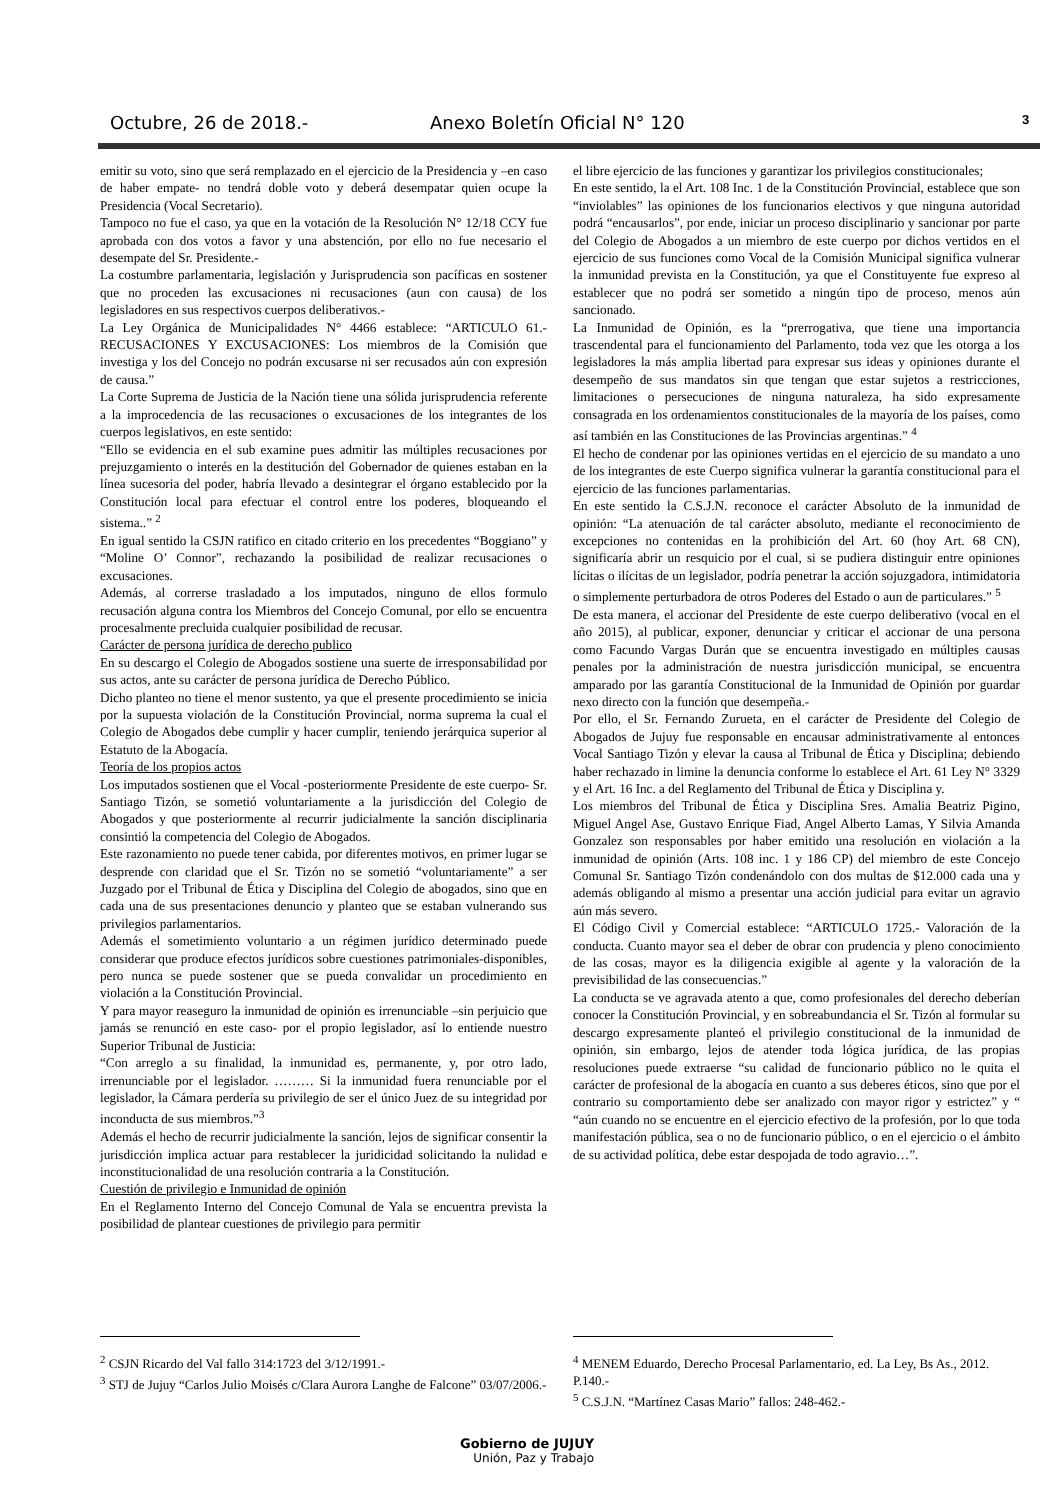Octubre, 26 de 2018.- Anexo Boletín Oficial N° 120 3
emitir su voto, sino que será remplazado en el ejercicio de la Presidencia y –en caso de haber empate- no tendrá doble voto y deberá desempatar quien ocupe la Presidencia (Vocal Secretario).
Tampoco no fue el caso, ya que en la votación de la Resolución N° 12/18 CCY fue aprobada con dos votos a favor y una abstención, por ello no fue necesario el desempate del Sr. Presidente.-
La costumbre parlamentaria, legislación y Jurisprudencia son pacíficas en sostener que no proceden las excusaciones ni recusaciones (aun con causa) de los legisladores en sus respectivos cuerpos deliberativos.-
La Ley Orgánica de Municipalidades N° 4466 establece: “ARTICULO 61.- RECUSACIONES Y EXCUSACIONES: Los miembros de la Comisión que investiga y los del Concejo no podrán excusarse ni ser recusados aún con expresión de causa.”
La Corte Suprema de Justicia de la Nación tiene una sólida jurisprudencia referente a la improcedencia de las recusaciones o excusaciones de los integrantes de los cuerpos legislativos, en este sentido:
“Ello se evidencia en el sub examine pues admitir las múltiples recusaciones por prejuzgamiento o interés en la destitución del Gobernador de quienes estaban en la línea sucesoria del poder, habría llevado a desintegrar el órgano establecido por la Constitución local para efectuar el control entre los poderes, bloqueando el sistema..” <sup>2</sup>
En igual sentido la CSJN ratifico en citado criterio en los precedentes “Boggiano” y “Moline O’ Connor”, rechazando la posibilidad de realizar recusaciones o excusaciones.
Además, al correrse trasladado a los imputados, ninguno de ellos formulo recusación alguna contra los Miembros del Concejo Comunal, por ello se encuentra procesalmente precluida cualquier posibilidad de recusar.
Carácter de persona jurídica de derecho publico
En su descargo el Colegio de Abogados sostiene una suerte de irresponsabilidad por sus actos, ante su carácter de persona jurídica de Derecho Público.
Dicho planteo no tiene el menor sustento, ya que el presente procedimiento se inicia por la supuesta violación de la Constitución Provincial, norma suprema la cual el Colegio de Abogados debe cumplir y hacer cumplir, teniendo jerárquica superior al Estatuto de la Abogacía.
Teoría de los propios actos
Los imputados sostienen que el Vocal -posteriormente Presidente de este cuerpo- Sr. Santiago Tizón, se sometió voluntariamente a la jurisdicción del Colegio de Abogados y que posteriormente al recurrir judicialmente la sanción disciplinaria consintió la competencia del Colegio de Abogados.
Este razonamiento no puede tener cabida, por diferentes motivos, en primer lugar se desprende con claridad que el Sr. Tizón no se sometió “voluntariamente” a ser Juzgado por el Tribunal de Ética y Disciplina del Colegio de abogados, sino que en cada una de sus presentaciones denuncio y planteo que se estaban vulnerando sus privilegios parlamentarios.
Además el sometimiento voluntario a un régimen jurídico determinado puede considerar que produce efectos jurídicos sobre cuestiones patrimoniales-disponibles, pero nunca se puede sostener que se pueda convalidar un procedimiento en violación a la Constitución Provincial.
Y para mayor reaseguro la inmunidad de opinión es irrenunciable –sin perjuicio que jamás se renunció en este caso- por el propio legislador, así lo entiende nuestro Superior Tribunal de Justicia:
“Con arreglo a su finalidad, la inmunidad es, permanente, y, por otro lado, irrenunciable por el legislador. ……… Si la inmunidad fuera renunciable por el legislador, la Cámara perdería su privilegio de ser el único Juez de su integridad por inconducta de sus miembros.”<sup>3</sup>
Además el hecho de recurrir judicialmente la sanción, lejos de significar consentir la jurisdicción implica actuar para restablecer la juridicidad solicitando la nulidad e inconstitucionalidad de una resolución contraria a la Constitución.
Cuestión de privilegio e Inmunidad de opinión
En el Reglamento Interno del Concejo Comunal de Yala se encuentra prevista la posibilidad de plantear cuestiones de privilegio para permitir
el libre ejercicio de las funciones y garantizar los privilegios constitucionales;
En este sentido, la el Art. 108 Inc. 1 de la Constitución Provincial, establece que son “inviolables” las opiniones de los funcionarios electivos y que ninguna autoridad podrá “encausarlos”, por ende, iniciar un proceso disciplinario y sancionar por parte del Colegio de Abogados a un miembro de este cuerpo por dichos vertidos en el ejercicio de sus funciones como Vocal de la Comisión Municipal significa vulnerar la inmunidad prevista en la Constitución, ya que el Constituyente fue expreso al establecer que no podrá ser sometido a ningún tipo de proceso, menos aún sancionado.
La Inmunidad de Opinión, es la “prerrogativa, que tiene una importancia trascendental para el funcionamiento del Parlamento, toda vez que les otorga a los legisladores la más amplia libertad para expresar sus ideas y opiniones durante el desempeño de sus mandatos sin que tengan que estar sujetos a restricciones, limitaciones o persecuciones de ninguna naturaleza, ha sido expresamente consagrada en los ordenamientos constitucionales de la mayoría de los países, como así también en las Constituciones de las Provincias argentinas.” <sup>4</sup>
El hecho de condenar por las opiniones vertidas en el ejercicio de su mandato a uno de los integrantes de este Cuerpo significa vulnerar la garantía constitucional para el ejercicio de las funciones parlamentarias.
En este sentido la C.S.J.N. reconoce el carácter Absoluto de la inmunidad de opinión: “La atenuación de tal carácter absoluto, mediante el reconocimiento de excepciones no contenidas en la prohibición del Art. 60 (hoy Art. 68 CN), significaría abrir un resquicio por el cual, si se pudiera distinguir entre opiniones lícitas o ilícitas de un legislador, podría penetrar la acción sojuzgadora, intimidatoria o simplemente perturbadora de otros Poderes del Estado o aun de particulares.” <sup>5</sup>
De esta manera, el accionar del Presidente de este cuerpo deliberativo (vocal en el año 2015), al publicar, exponer, denunciar y criticar el accionar de una persona como Facundo Vargas Durán que se encuentra investigado en múltiples causas penales por la administración de nuestra jurisdicción municipal, se encuentra amparado por las garantía Constitucional de la Inmunidad de Opinión por guardar nexo directo con la función que desempeña.-
Por ello, el Sr. Fernando Zurueta, en el carácter de Presidente del Colegio de Abogados de Jujuy fue responsable en encausar administrativamente al entonces Vocal Santiago Tizón y elevar la causa al Tribunal de Ética y Disciplina; debiendo haber rechazado in limine la denuncia conforme lo establece el Art. 61 Ley N° 3329 y el Art. 16 Inc. a del Reglamento del Tribunal de Ética y Disciplina y.
Los miembros del Tribunal de Ética y Disciplina Sres. Amalia Beatriz Pigino, Miguel Angel Ase, Gustavo Enrique Fiad, Angel Alberto Lamas, Y Silvia Amanda Gonzalez son responsables por haber emitido una resolución en violación a la inmunidad de opinión (Arts. 108 inc. 1 y 186 CP) del miembro de este Concejo Comunal Sr. Santiago Tizón condenándolo con dos multas de $12.000 cada una y además obligando al mismo a presentar una acción judicial para evitar un agravio aún más severo.
El Código Civil y Comercial establece: “ARTICULO 1725.- Valoración de la conducta. Cuanto mayor sea el deber de obrar con prudencia y pleno conocimiento de las cosas, mayor es la diligencia exigible al agente y la valoración de la previsibilidad de las consecuencias.”
La conducta se ve agravada atento a que, como profesionales del derecho deberían conocer la Constitución Provincial, y en sobreabundancia el Sr. Tizón al formular su descargo expresamente planteó el privilegio constitucional de la inmunidad de opinión, sin embargo, lejos de atender toda lógica jurídica, de las propias resoluciones puede extraerse “su calidad de funcionario público no le quita el carácter de profesional de la abogacía en cuanto a sus deberes éticos, sino que por el contrario su comportamiento debe ser analizado con mayor rigor y estrictez” y “ “aún cuando no se encuentre en el ejercicio efectivo de la profesión, por lo que toda manifestación pública, sea o no de funcionario público, o en el ejercicio o el ámbito de su actividad política, debe estar despojada de todo agravio…”.
<sup>2</sup> CSJN Ricardo del Val fallo 314:1723 del 3/12/1991.-
<sup>3</sup> STJ de Jujuy “Carlos Julio Moisés c/Clara Aurora Langhe de Falcone” 03/07/2006.-
<sup>4</sup> MENEM Eduardo, Derecho Procesal Parlamentario, ed. La Ley, Bs As., 2012. P.140.-
<sup>5</sup> C.S.J.N. “Martínez Casas Mario” fallos: 248-462.-
Gobierno de JUJUY
Unión, Paz y Trabajo